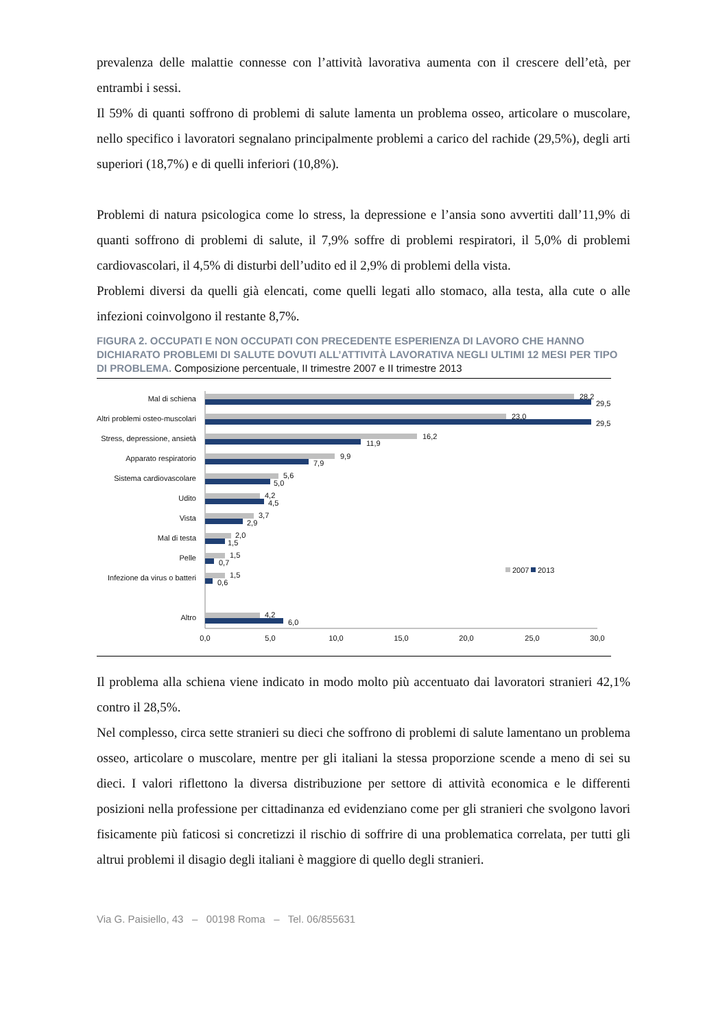prevalenza delle malattie connesse con l’attività lavorativa aumenta con il crescere dell’età, per entrambi i sessi.
Il 59% di quanti soffrono di problemi di salute lamenta un problema osseo, articolare o muscolare, nello specifico i lavoratori segnalano principalmente problemi a carico del rachide (29,5%), degli arti superiori (18,7%) e di quelli inferiori (10,8%).
Problemi di natura psicologica come lo stress, la depressione e l’ansia sono avvertiti dall’11,9% di quanti soffrono di problemi di salute, il 7,9% soffre di problemi respiratori, il 5,0% di problemi cardiovascolari, il 4,5% di disturbi dell’udito ed il 2,9% di problemi della vista.
Problemi diversi da quelli già elencati, come quelli legati allo stomaco, alla testa, alla cute o alle infezioni coinvolgono il restante 8,7%.
FIGURA 2. OCCUPATI E NON OCCUPATI CON PRECEDENTE ESPERIENZA DI LAVORO CHE HANNO DICHIARATO PROBLEMI DI SALUTE DOVUTI ALL’ATTIVITÀ LAVORATIVA NEGLI ULTIMI 12 MESI PER TIPO DI PROBLEMA. Composizione percentuale, II trimestre 2007 e II trimestre 2013
Mal di schiena
28,2
29,5
Altri problemi osteo-muscolari
23,0
29,5
Stress, depressione, ansietà
16,2
11,9
Apparato respiratorio
9,9
7,9
Sistema cardiovascolare
5,6
5,0
Udito
4,2
4,5
Vista
3,7
2,9
Mal di testa
2,0
1,5
Pelle
1,5
0,7
Infezione da virus o batteri
1,5
0,6
2007
2013
Altro
4,2
6,0
0,0
5,0
10,0
15,0
20,0
25,0
30,0
Il problema alla schiena viene indicato in modo molto più accentuato dai lavoratori stranieri 42,1% contro il 28,5%.
Nel complesso, circa sette stranieri su dieci che soffrono di problemi di salute lamentano un problema osseo, articolare o muscolare, mentre per gli italiani la stessa proporzione scende a meno di sei su dieci. I valori riflettono la diversa distribuzione per settore di attività economica e le differenti posizioni nella professione per cittadinanza ed evidenziano come per gli stranieri che svolgono lavori fisicamente più faticosi si concretizzi il rischio di soffrire di una problematica correlata, per tutti gli altrui problemi il disagio degli italiani è maggiore di quello degli stranieri.
Via G. Paisiello, 43 – 00198 Roma – Tel. 06/855631